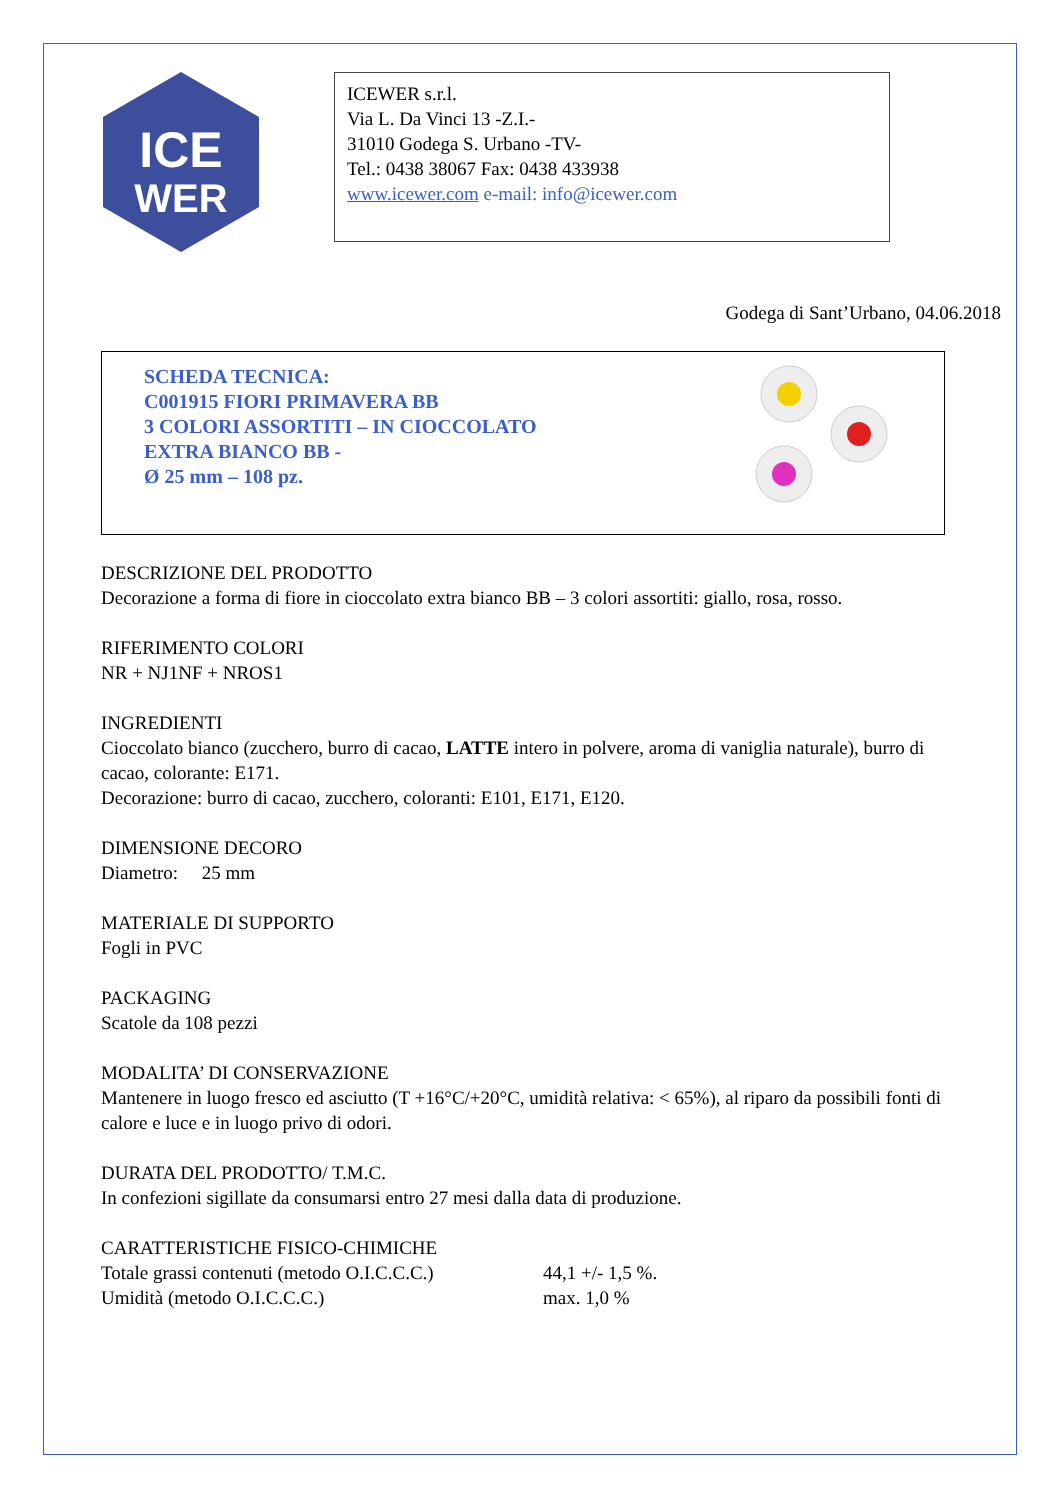ICE
WER
ICEWER s.r.l.
Via L. Da Vinci 13 -Z.I.-
31010 Godega S. Urbano -TV-
Tel.: 0438 38067 Fax: 0438 433938
www.icewer.com e-mail: info@icewer.com
Godega di Sant’Urbano, 04.06.2018
SCHEDA TECNICA:
C001915 FIORI PRIMAVERA BB
3 COLORI ASSORTITI – IN CIOCCOLATO
EXTRA BIANCO BB -
Ø 25 mm – 108 pz.
DESCRIZIONE DEL PRODOTTO
Decorazione a forma di fiore in cioccolato extra bianco BB – 3 colori assortiti: giallo, rosa, rosso.
RIFERIMENTO COLORI
NR + NJ1NF + NROS1
INGREDIENTI
Cioccolato bianco (zucchero, burro di cacao, LATTE intero in polvere, aroma di vaniglia naturale), burro di cacao, colorante: E171.
Decorazione: burro di cacao, zucchero, coloranti: E101, E171, E120.
DIMENSIONE DECORO
Diametro: 25 mm
MATERIALE DI SUPPORTO
Fogli in PVC
PACKAGING
Scatole da 108 pezzi
MODALITA’ DI CONSERVAZIONE
Mantenere in luogo fresco ed asciutto (T +16°C/+20°C, umidità relativa: < 65%), al riparo da possibili fonti di calore e luce e in luogo privo di odori.
DURATA DEL PRODOTTO/ T.M.C.
In confezioni sigillate da consumarsi entro 27 mesi dalla data di produzione.
CARATTERISTICHE FISICO-CHIMICHE
Totale grassi contenuti (metodo O.I.C.C.C.) 44,1 +/- 1,5 %.
Umidità (metodo O.I.C.C.C.) max. 1,0 %